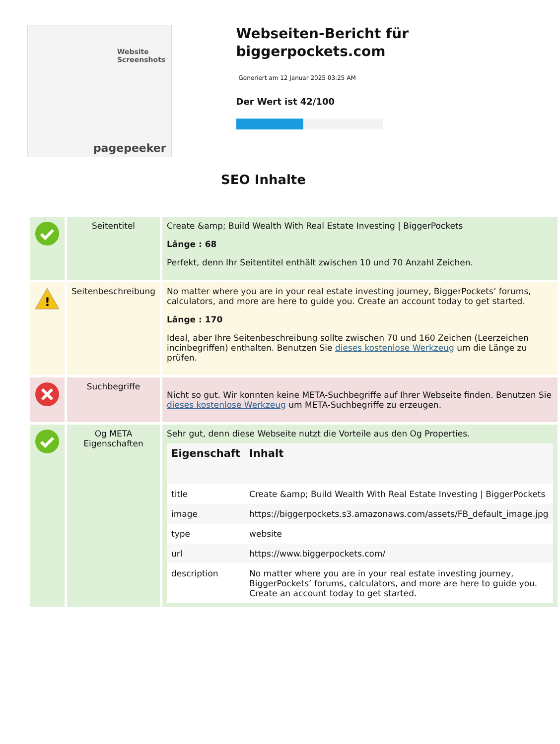Website Screenshots
pagepeeker
Webseiten-Bericht für biggerpockets.com
Generiert am 12 Januar 2025 03:25 AM
Der Wert ist 42/100
SEO Inhalte
| | Seitentitel | Create &amp; Build Wealth With Real Estate Investing / BiggerPockets Länge : 68 Perfekt, denn Ihr Seitentitel enthält zwischen 10 und 70 Anzahl Zeichen. |
| ! | Seitenbeschreibung | No matter where you are in your real estate investing journey, BiggerPockets’ forums, calculators, and more are here to guide you. Create an account today to get started. Länge : 170 Ideal, aber Ihre Seitenbeschreibung sollte zwischen 70 und 160 Zeichen (Leerzeichen incinbegriffen) enthalten. Benutzen Sie dieses kostenlose Werkzeug um die Länge zu prüfen. |
| | Suchbegriffe | Nicht so gut. Wir konnten keine META-Suchbegriffe auf Ihrer Webseite finden. Benutzen Sie dieses kostenlose Werkzeug um META-Suchbegriffe zu erzeugen. |
| | Og META Eigenschaften | Sehr gut, denn diese Webseite nutzt die Vorteile aus den Og Properties. / Eigenschaft / Inhalt / / --- / --- / / title / Create &amp; Build Wealth With Real Estate Investing / BiggerPockets / / image / https://biggerpockets.s3.amazonaws.com/assets/FB_default_image.jpg / / type / website / / url / https://www.biggerpockets.com/ / / description / No matter where you are in your real estate investing journey, BiggerPockets’ forums, calculators, and more are here to guide you. Create an account today to get started. / |